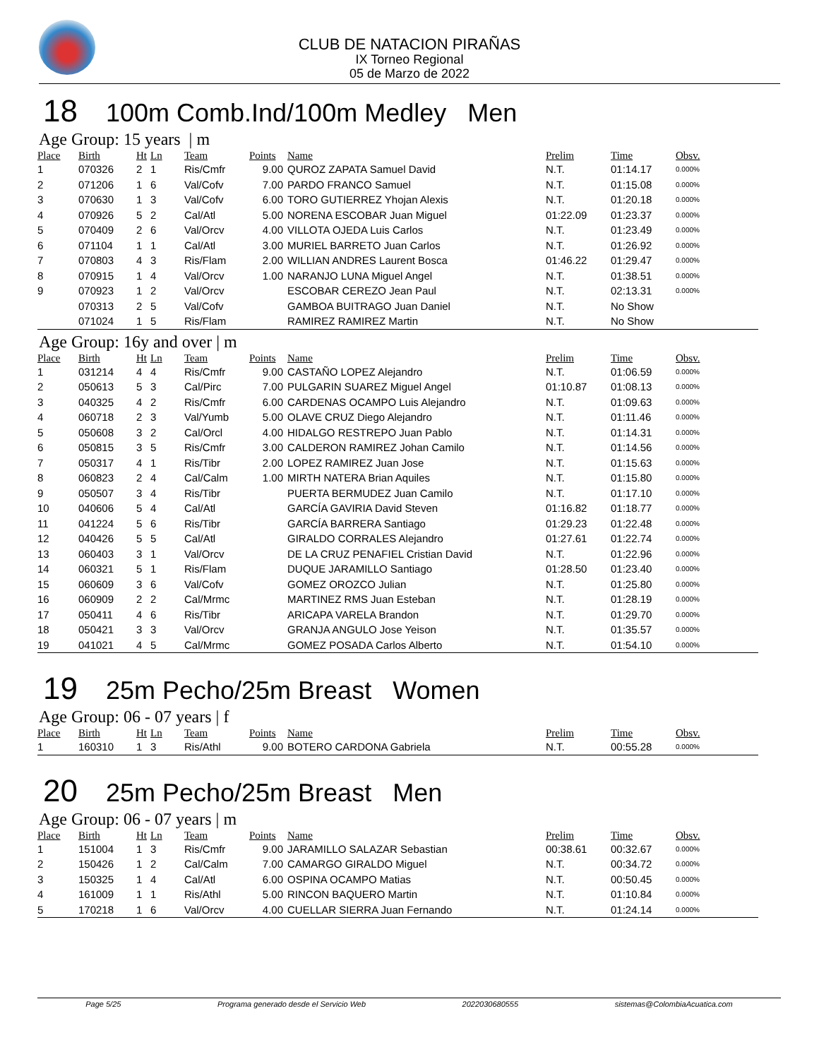CLUB DE NATACION PIRAÑAS
IX Torneo Regional
05 de Marzo de 2022
18 100m Comb.Ind/100m Medley Men
Age Group: 15 years | m
| Place | Birth | Ht | Ln | Team | Points | Name | Prelim | Time | Obsv. |
| --- | --- | --- | --- | --- | --- | --- | --- | --- | --- |
| 1 | 070326 | 2 | 1 | Ris/Cmfr | 9.00 | QUROZ ZAPATA Samuel David | N.T. | 01:14.17 | 0.000% |
| 2 | 071206 | 1 | 6 | Val/Cofv | 7.00 | PARDO FRANCO Samuel | N.T. | 01:15.08 | 0.000% |
| 3 | 070630 | 1 | 3 | Val/Cofv | 6.00 | TORO GUTIERREZ Yhojan Alexis | N.T. | 01:20.18 | 0.000% |
| 4 | 070926 | 5 | 2 | Cal/Atl | 5.00 | NORENA ESCOBAR Juan Miguel | 01:22.09 | 01:23.37 | 0.000% |
| 5 | 070409 | 2 | 6 | Val/Orcv | 4.00 | VILLOTA OJEDA Luis Carlos | N.T. | 01:23.49 | 0.000% |
| 6 | 071104 | 1 | 1 | Cal/Atl | 3.00 | MURIEL BARRETO Juan Carlos | N.T. | 01:26.92 | 0.000% |
| 7 | 070803 | 4 | 3 | Ris/Flam | 2.00 | WILLIAN ANDRES Laurent Bosca | 01:46.22 | 01:29.47 | 0.000% |
| 8 | 070915 | 1 | 4 | Val/Orcv | 1.00 | NARANJO LUNA Miguel Angel | N.T. | 01:38.51 | 0.000% |
| 9 | 070923 | 1 | 2 | Val/Orcv | | ESCOBAR CEREZO Jean Paul | N.T. | 02:13.31 | 0.000% |
| | 070313 | 2 | 5 | Val/Cofv | | GAMBOA BUITRAGO Juan Daniel | N.T. | No Show | |
| | 071024 | 1 | 5 | Ris/Flam | | RAMIREZ RAMIREZ Martin | N.T. | No Show | |
Age Group: 16y and over | m
| Place | Birth | Ht | Ln | Team | Points | Name | Prelim | Time | Obsv. |
| --- | --- | --- | --- | --- | --- | --- | --- | --- | --- |
| 1 | 031214 | 4 | 4 | Ris/Cmfr | 9.00 | CASTAÑO LOPEZ Alejandro | N.T. | 01:06.59 | 0.000% |
| 2 | 050613 | 5 | 3 | Cal/Pirc | 7.00 | PULGARIN SUAREZ Miguel Angel | 01:10.87 | 01:08.13 | 0.000% |
| 3 | 040325 | 4 | 2 | Ris/Cmfr | 6.00 | CARDENAS OCAMPO Luis Alejandro | N.T. | 01:09.63 | 0.000% |
| 4 | 060718 | 2 | 3 | Val/Yumb | 5.00 | OLAVE CRUZ Diego Alejandro | N.T. | 01:11.46 | 0.000% |
| 5 | 050608 | 3 | 2 | Cal/Orcl | 4.00 | HIDALGO RESTREPO Juan Pablo | N.T. | 01:14.31 | 0.000% |
| 6 | 050815 | 3 | 5 | Ris/Cmfr | 3.00 | CALDERON RAMIREZ Johan Camilo | N.T. | 01:14.56 | 0.000% |
| 7 | 050317 | 4 | 1 | Ris/Tibr | 2.00 | LOPEZ RAMIREZ Juan Jose | N.T. | 01:15.63 | 0.000% |
| 8 | 060823 | 2 | 4 | Cal/Calm | 1.00 | MIRTH NATERA Brian Aquiles | N.T. | 01:15.80 | 0.000% |
| 9 | 050507 | 3 | 4 | Ris/Tibr | | PUERTA BERMUDEZ Juan Camilo | N.T. | 01:17.10 | 0.000% |
| 10 | 040606 | 5 | 4 | Cal/Atl | | GARCÍA GAVIRIA David Steven | 01:16.82 | 01:18.77 | 0.000% |
| 11 | 041224 | 5 | 6 | Ris/Tibr | | GARCÍA BARRERA Santiago | 01:29.23 | 01:22.48 | 0.000% |
| 12 | 040426 | 5 | 5 | Cal/Atl | | GIRALDO CORRALES Alejandro | 01:27.61 | 01:22.74 | 0.000% |
| 13 | 060403 | 3 | 1 | Val/Orcv | | DE LA CRUZ PENAFIEL Cristian David | N.T. | 01:22.96 | 0.000% |
| 14 | 060321 | 5 | 1 | Ris/Flam | | DUQUE JARAMILLO Santiago | 01:28.50 | 01:23.40 | 0.000% |
| 15 | 060609 | 3 | 6 | Val/Cofv | | GOMEZ OROZCO Julian | N.T. | 01:25.80 | 0.000% |
| 16 | 060909 | 2 | 2 | Cal/Mrmc | | MARTINEZ RMS Juan Esteban | N.T. | 01:28.19 | 0.000% |
| 17 | 050411 | 4 | 6 | Ris/Tibr | | ARICAPA VARELA Brandon | N.T. | 01:29.70 | 0.000% |
| 18 | 050421 | 3 | 3 | Val/Orcv | | GRANJA ANGULO Jose Yeison | N.T. | 01:35.57 | 0.000% |
| 19 | 041021 | 4 | 5 | Cal/Mrmc | | GOMEZ POSADA Carlos Alberto | N.T. | 01:54.10 | 0.000% |
19 25m Pecho/25m Breast Women
Age Group: 06 - 07 years | f
| Place | Birth | Ht | Ln | Team | Points | Name | Prelim | Time | Obsv. |
| --- | --- | --- | --- | --- | --- | --- | --- | --- | --- |
| 1 | 160310 | 1 | 3 | Ris/Athl | 9.00 | BOTERO CARDONA Gabriela | N.T. | 00:55.28 | 0.000% |
20 25m Pecho/25m Breast Men
Age Group: 06 - 07 years | m
| Place | Birth | Ht | Ln | Team | Points | Name | Prelim | Time | Obsv. |
| --- | --- | --- | --- | --- | --- | --- | --- | --- | --- |
| 1 | 151004 | 1 | 3 | Ris/Cmfr | 9.00 | JARAMILLO SALAZAR Sebastian | 00:38.61 | 00:32.67 | 0.000% |
| 2 | 150426 | 1 | 2 | Cal/Calm | 7.00 | CAMARGO GIRALDO Miguel | N.T. | 00:34.72 | 0.000% |
| 3 | 150325 | 1 | 4 | Cal/Atl | 6.00 | OSPINA OCAMPO Matias | N.T. | 00:50.45 | 0.000% |
| 4 | 161009 | 1 | 1 | Ris/Athl | 5.00 | RINCON BAQUERO Martin | N.T. | 01:10.84 | 0.000% |
| 5 | 170218 | 1 | 6 | Val/Orcv | 4.00 | CUELLAR SIERRA Juan Fernando | N.T. | 01:24.14 | 0.000% |
Page 5/25 Programa generado desde el Servicio Web 2022030680555 sistemas@ColombiaAcuatica.com